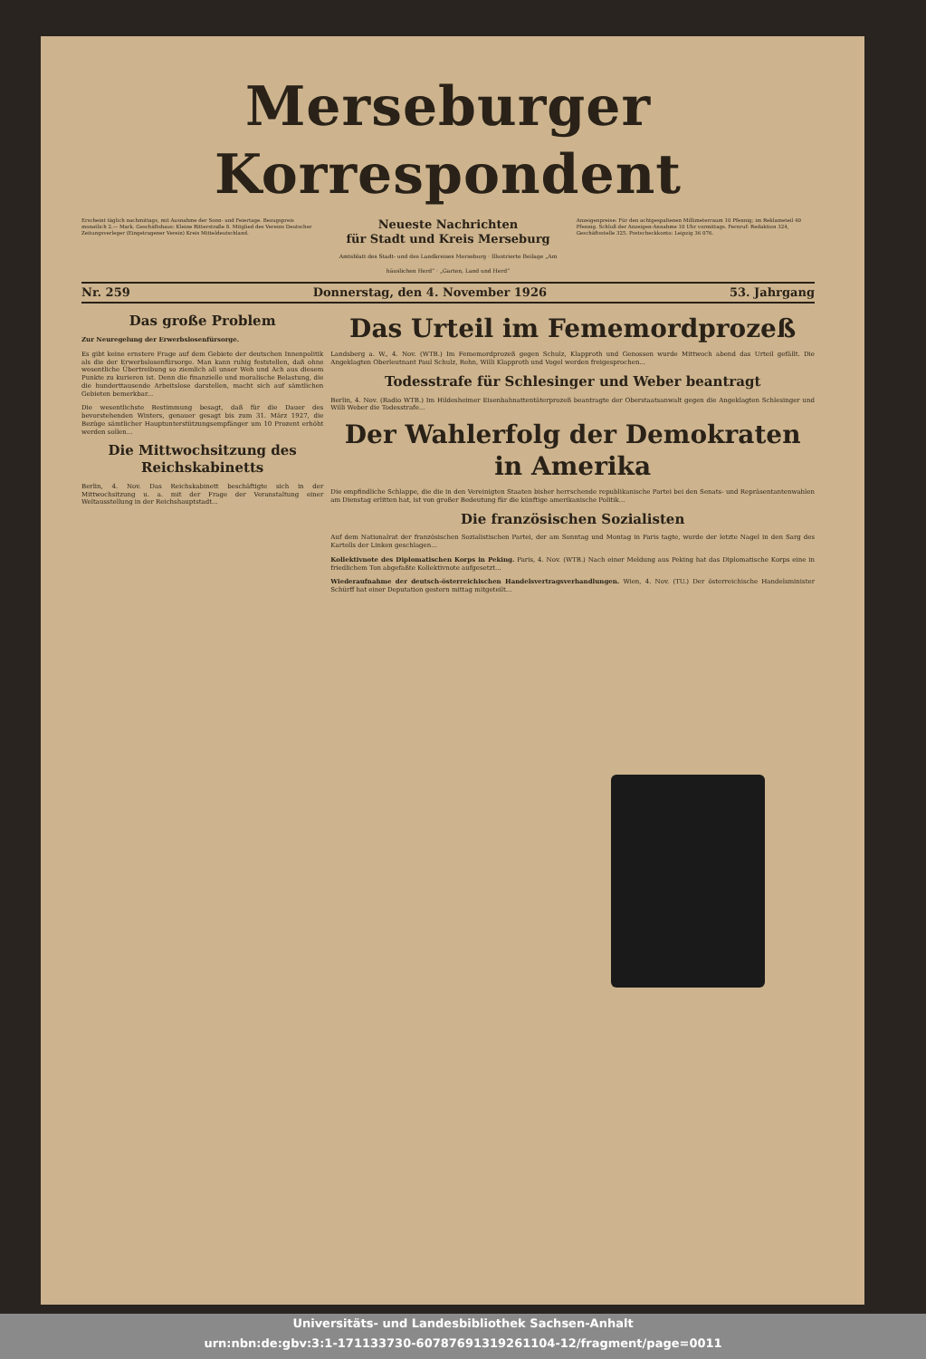Merseburger Korrespondent
Erscheint täglich nachmittags, mit Ausnahme der Sonn- und Feiertage. Bezugspreis monatlich 2.— Mark. Geschäftshaus: Kleine Ritterstraße 8. Mitglied des Vereins Deutscher Zeitungsverleger (Eingetragener Verein) Kreis Mitteldeutschland.
Neueste Nachrichten
für Stadt und Kreis Merseburg
Amtsblatt des Stadt- und des Landkreises Merseburg · Illustrierte Beilage „Am häuslichen Herd“ · „Garten, Land und Herd“
Anzeigenpreise: Für den achtgespaltenen Millimeterraum 10 Pfennig; im Reklameteil 40 Pfennig. Schluß der Anzeigen-Annahme 10 Uhr vormittags. Fernruf: Redaktion 324, Geschäftsstelle 325. Postscheckkonto: Leipzig 36 076.
Nr. 259 Donnerstag, den 4. November 1926 53. Jahrgang
Das große Problem
Zur Neuregelung der Erwerbslosenfürsorge.
Es gibt keine ernstere Frage auf dem Gebiete der deutschen Innenpolitik als die der Erwerbslosenfürsorge. Man kann ruhig feststellen, daß ohne wesentliche Übertreibung so ziemlich all unser Weh und Ach aus diesem Punkte zu kurieren ist. Denn die finanzielle und moralische Belastung, die die hunderttausende Arbeitslose darstellen, macht sich auf sämtlichen Gebieten bemerkbar...
Die wesentlichste Bestimmung besagt, daß für die Dauer des bevorstehenden Winters, genauer gesagt bis zum 31. März 1927, die Bezüge sämtlicher Hauptunterstützungsempfänger um 10 Prozent erhöht werden sollen...
Die Mittwochsitzung des Reichskabinetts
Berlin, 4. Nov. Das Reichskabinett beschäftigte sich in der Mittwochsitzung u. a. mit der Frage der Veranstaltung einer Weltausstellung in der Reichshauptstadt...
Das Urteil im Fememordprozeß
Landsberg a. W., 4. Nov. (WTB.) Im Fememordprozeß gegen Schulz, Klapproth und Genossen wurde Mittwoch abend das Urteil gefällt. Die Angeklagten Oberleutnant Paul Schulz, Rehn, Willi Klapproth und Vogel werden freigesprochen...
Todesstrafe für Schlesinger und Weber beantragt
Berlin, 4. Nov. (Radio WTB.) Im Hildesheimer Eisenbahnattentäterprozeß beantragte der Oberstaatsanwalt gegen die Angeklagten Schlesinger und Willi Weber die Todesstrafe...
Der Wahlerfolg der Demokraten in Amerika
Die empfindliche Schlappe, die die in den Vereinigten Staaten bisher herrschende republikanische Partei bei den Senats- und Repräsentantenwahlen am Dienstag erlitten hat, ist von großer Bedeutung für die künftige amerikanische Politik...
Die französischen Sozialisten
Auf dem Nationalrat der französischen Sozialistischen Partei, der am Sonntag und Montag in Paris tagte, wurde der letzte Nagel in den Sarg des Kartells der Linken geschlagen...
Kollektivnote des Diplomatischen Korps in Peking. Paris, 4. Nov. (WTB.) Nach einer Meldung aus Peking hat das Diplomatische Korps eine in friedlichem Ton abgefaßte Kollektivnote aufgesetzt...
Wiederaufnahme der deutsch-österreichischen Handelsvertragsverhandlungen. Wien, 4. Nov. (TU.) Der österreichische Handelsminister Schürff hat einer Deputation gestern mittag mitgeteilt...
Universitäts- und Landesbibliothek Sachsen-Anhalt
urn:nbn:de:gbv:3:1-171133730-60787691319261104-12/fragment/page=0011